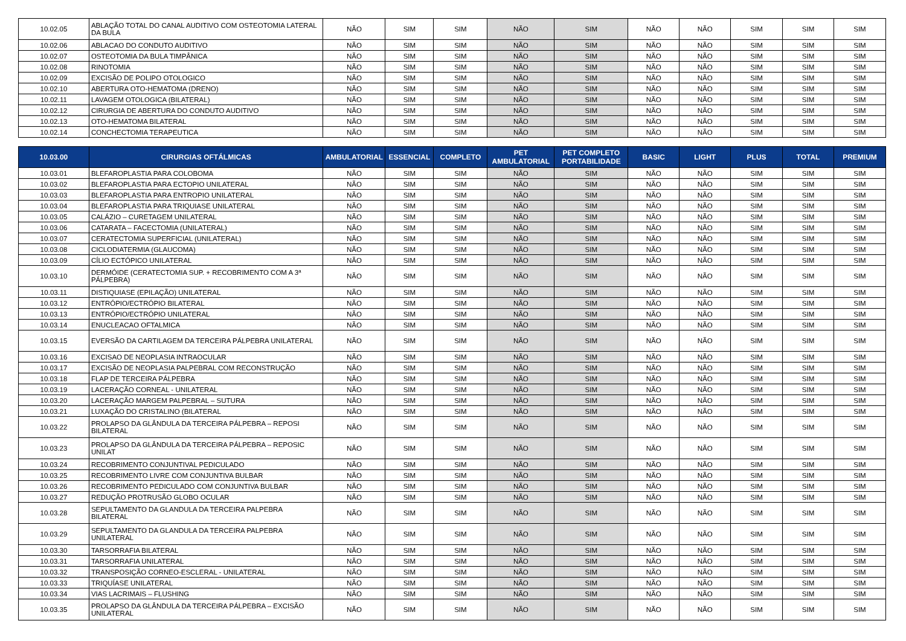| 10.02.05 | ABLAÇÃO TOTAL DO CANAL AUDITIVO COM OSTEOTOMIA LATERAL DA BULA | NÃO | SIM | SIM | NÃO | SIM | NÃO | NÃO | SIM | SIM | SIM |
| 10.02.06 | ABLACAO DO CONDUTO AUDITIVO | NÃO | SIM | SIM | NÃO | SIM | NÃO | NÃO | SIM | SIM | SIM |
| 10.02.07 | OSTEOTOMIA DA BULA TIMPÂNICA | NÃO | SIM | SIM | NÃO | SIM | NÃO | NÃO | SIM | SIM | SIM |
| 10.02.08 | RINOTOMIA | NÃO | SIM | SIM | NÃO | SIM | NÃO | NÃO | SIM | SIM | SIM |
| 10.02.09 | EXCISÃO DE POLIPO OTOLOGICO | NÃO | SIM | SIM | NÃO | SIM | NÃO | NÃO | SIM | SIM | SIM |
| 10.02.10 | ABERTURA OTO-HEMATOMA (DRENO) | NÃO | SIM | SIM | NÃO | SIM | NÃO | NÃO | SIM | SIM | SIM |
| 10.02.11 | LAVAGEM OTOLOGICA (BILATERAL) | NÃO | SIM | SIM | NÃO | SIM | NÃO | NÃO | SIM | SIM | SIM |
| 10.02.12 | CIRURGIA DE ABERTURA DO CONDUTO AUDITIVO | NÃO | SIM | SIM | NÃO | SIM | NÃO | NÃO | SIM | SIM | SIM |
| 10.02.13 | OTO-HEMATOMA BILATERAL | NÃO | SIM | SIM | NÃO | SIM | NÃO | NÃO | SIM | SIM | SIM |
| 10.02.14 | CONCHECTOMIA TERAPEUTICA | NÃO | SIM | SIM | NÃO | SIM | NÃO | NÃO | SIM | SIM | SIM |
| 10.03.00 | CIRURGIAS OFTÁLMICAS | AMBULATORIAL | ESSENCIAL | COMPLETO | PET AMBULATORIAL | PET COMPLETO PORTABILIDADE | BASIC | LIGHT | PLUS | TOTAL | PREMIUM |
| 10.03.01 | BLEFAROPLASTIA PARA COLOBOMA | NÃO | SIM | SIM | NÃO | SIM | NÃO | NÃO | SIM | SIM | SIM |
| 10.03.02 | BLEFAROPLASTIA PARA ECTOPIO UNILATERAL | NÃO | SIM | SIM | NÃO | SIM | NÃO | NÃO | SIM | SIM | SIM |
| 10.03.03 | BLEFAROPLASTIA PARA ENTROPIO UNILATERAL | NÃO | SIM | SIM | NÃO | SIM | NÃO | NÃO | SIM | SIM | SIM |
| 10.03.04 | BLEFAROPLASTIA PARA TRIQUIASE UNILATERAL | NÃO | SIM | SIM | NÃO | SIM | NÃO | NÃO | SIM | SIM | SIM |
| 10.03.05 | CALÁZIO – CURETAGEM UNILATERAL | NÃO | SIM | SIM | NÃO | SIM | NÃO | NÃO | SIM | SIM | SIM |
| 10.03.06 | CATARATA – FACECTOMIA (UNILATERAL) | NÃO | SIM | SIM | NÃO | SIM | NÃO | NÃO | SIM | SIM | SIM |
| 10.03.07 | CERATECTOMIA SUPERFICIAL (UNILATERAL) | NÃO | SIM | SIM | NÃO | SIM | NÃO | NÃO | SIM | SIM | SIM |
| 10.03.08 | CICLODIATERMIA (GLAUCOMA) | NÃO | SIM | SIM | NÃO | SIM | NÃO | NÃO | SIM | SIM | SIM |
| 10.03.09 | CÍLIO ECTÓPICO UNILATERAL | NÃO | SIM | SIM | NÃO | SIM | NÃO | NÃO | SIM | SIM | SIM |
| 10.03.10 | DERMÓIDE (CERATECTOMIA SUP. + RECOBRIMENTO COM A 3ª PÁLPEBRA) | NÃO | SIM | SIM | NÃO | SIM | NÃO | NÃO | SIM | SIM | SIM |
| 10.03.11 | DISTIQUIASE (EPILAÇÃO) UNILATERAL | NÃO | SIM | SIM | NÃO | SIM | NÃO | NÃO | SIM | SIM | SIM |
| 10.03.12 | ENTRÓPIO/ECTRÓPIO BILATERAL | NÃO | SIM | SIM | NÃO | SIM | NÃO | NÃO | SIM | SIM | SIM |
| 10.03.13 | ENTRÓPIO/ECTRÓPIO UNILATERAL | NÃO | SIM | SIM | NÃO | SIM | NÃO | NÃO | SIM | SIM | SIM |
| 10.03.14 | ENUCLEACAO OFTALMICA | NÃO | SIM | SIM | NÃO | SIM | NÃO | NÃO | SIM | SIM | SIM |
| 10.03.15 | EVERSÃO DA CARTILAGEM DA TERCEIRA PÁLPEBRA UNILATERAL | NÃO | SIM | SIM | NÃO | SIM | NÃO | NÃO | SIM | SIM | SIM |
| 10.03.16 | EXCISAO DE NEOPLASIA INTRAOCULAR | NÃO | SIM | SIM | NÃO | SIM | NÃO | NÃO | SIM | SIM | SIM |
| 10.03.17 | EXCISÃO DE NEOPLASIA PALPEBRAL COM RECONSTRUÇÃO | NÃO | SIM | SIM | NÃO | SIM | NÃO | NÃO | SIM | SIM | SIM |
| 10.03.18 | FLAP DE TERCEIRA PÁLPEBRA | NÃO | SIM | SIM | NÃO | SIM | NÃO | NÃO | SIM | SIM | SIM |
| 10.03.19 | LACERAÇÃO CORNEAL - UNILATERAL | NÃO | SIM | SIM | NÃO | SIM | NÃO | NÃO | SIM | SIM | SIM |
| 10.03.20 | LACERAÇÃO MARGEM PALPEBRAL – SUTURA | NÃO | SIM | SIM | NÃO | SIM | NÃO | NÃO | SIM | SIM | SIM |
| 10.03.21 | LUXAÇÃO DO CRISTALINO (BILATERAL | NÃO | SIM | SIM | NÃO | SIM | NÃO | NÃO | SIM | SIM | SIM |
| 10.03.22 | PROLAPSO DA GLÂNDULA DA TERCEIRA PÁLPEBRA – REPOSI BILATERAL | NÃO | SIM | SIM | NÃO | SIM | NÃO | NÃO | SIM | SIM | SIM |
| 10.03.23 | PROLAPSO DA GLÂNDULA DA TERCEIRA PÁLPEBRA – REPOSIC UNILAT | NÃO | SIM | SIM | NÃO | SIM | NÃO | NÃO | SIM | SIM | SIM |
| 10.03.24 | RECOBRIMENTO CONJUNTIVAL PEDICULADO | NÃO | SIM | SIM | NÃO | SIM | NÃO | NÃO | SIM | SIM | SIM |
| 10.03.25 | RECOBRIMENTO LIVRE COM CONJUNTIVA BULBAR | NÃO | SIM | SIM | NÃO | SIM | NÃO | NÃO | SIM | SIM | SIM |
| 10.03.26 | RECOBRIMENTO PEDICULADO COM CONJUNTIVA BULBAR | NÃO | SIM | SIM | NÃO | SIM | NÃO | NÃO | SIM | SIM | SIM |
| 10.03.27 | REDUÇÃO PROTRUSÃO GLOBO OCULAR | NÃO | SIM | SIM | NÃO | SIM | NÃO | NÃO | SIM | SIM | SIM |
| 10.03.28 | SEPULTAMENTO DA GLANDULA DA TERCEIRA PALPEBRA BILATERAL | NÃO | SIM | SIM | NÃO | SIM | NÃO | NÃO | SIM | SIM | SIM |
| 10.03.29 | SEPULTAMENTO DA GLANDULA DA TERCEIRA PALPEBRA UNILATERAL | NÃO | SIM | SIM | NÃO | SIM | NÃO | NÃO | SIM | SIM | SIM |
| 10.03.30 | TARSORRAFIA BILATERAL | NÃO | SIM | SIM | NÃO | SIM | NÃO | NÃO | SIM | SIM | SIM |
| 10.03.31 | TARSORRAFIA UNILATERAL | NÃO | SIM | SIM | NÃO | SIM | NÃO | NÃO | SIM | SIM | SIM |
| 10.03.32 | TRANSPOSIÇÃO CORNEO-ESCLERAL - UNILATERAL | NÃO | SIM | SIM | NÃO | SIM | NÃO | NÃO | SIM | SIM | SIM |
| 10.03.33 | TRIQUÍASE UNILATERAL | NÃO | SIM | SIM | NÃO | SIM | NÃO | NÃO | SIM | SIM | SIM |
| 10.03.34 | VIAS LACRIMAIS – FLUSHING | NÃO | SIM | SIM | NÃO | SIM | NÃO | NÃO | SIM | SIM | SIM |
| 10.03.35 | PROLAPSO DA GLÂNDULA DA TERCEIRA PÁLPEBRA – EXCISÃO UNILATERAL | NÃO | SIM | SIM | NÃO | SIM | NÃO | NÃO | SIM | SIM | SIM |